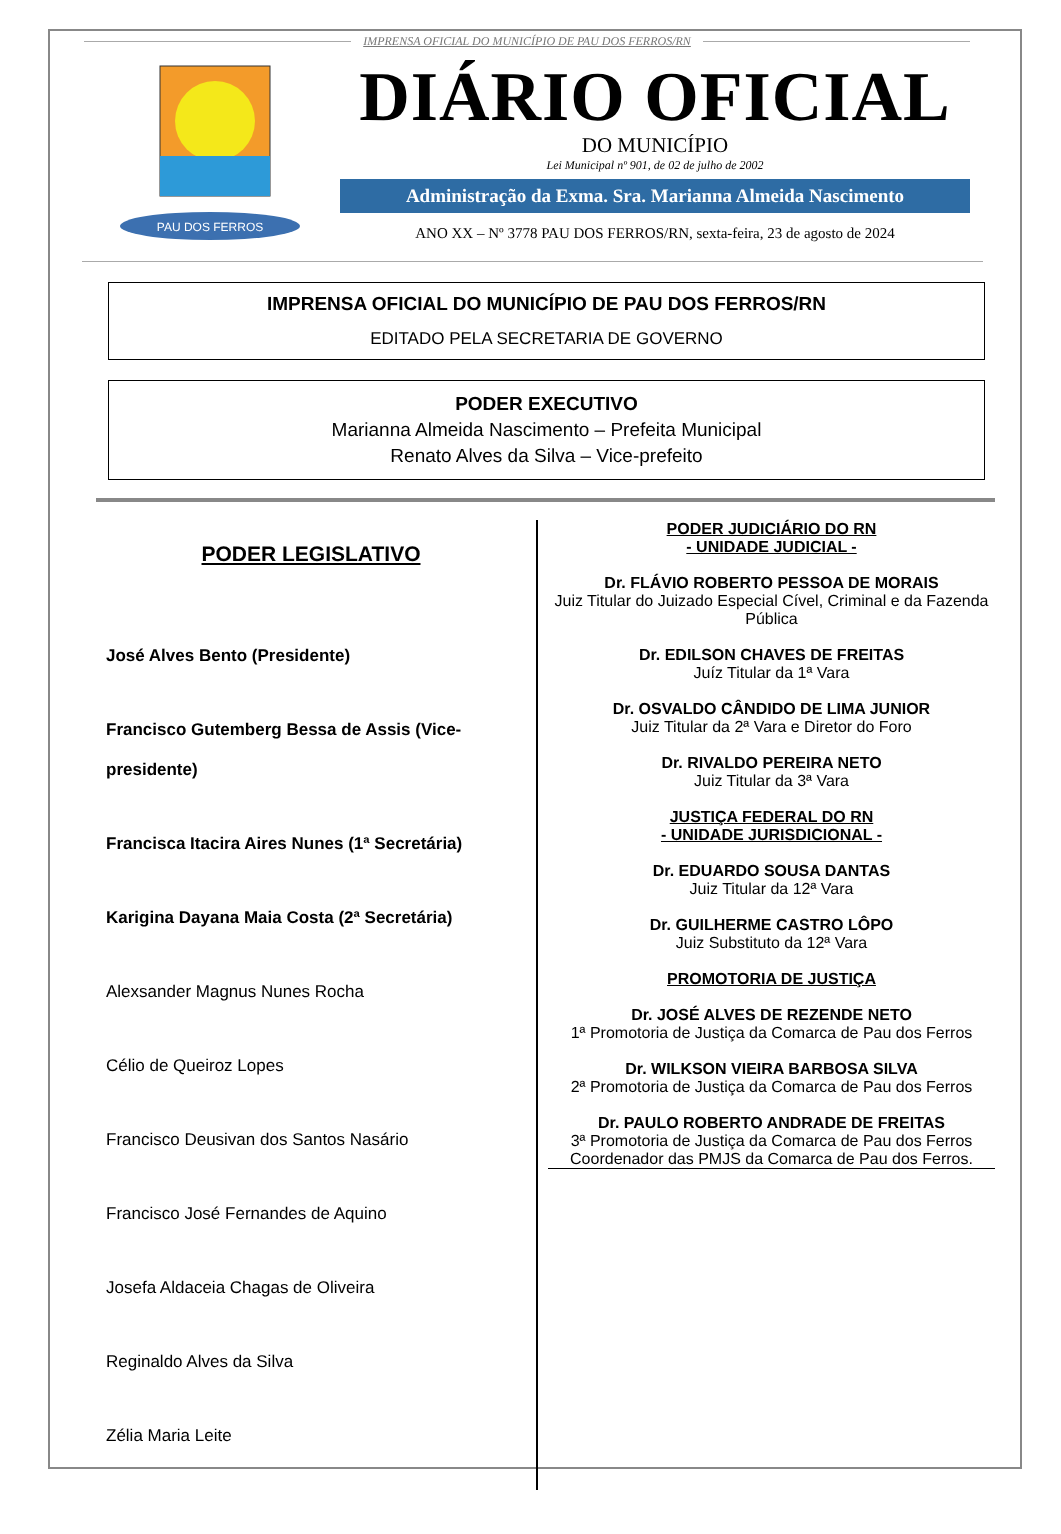IMPRENSA OFICIAL DO MUNICÍPIO DE PAU DOS FERROS/RN
PAU DOS FERROS
DIÁRIO OFICIAL
DO MUNICÍPIO
Lei Municipal nº 901, de 02 de julho de 2002
Administração da Exma. Sra. Marianna Almeida Nascimento
ANO XX – Nº 3778 PAU DOS FERROS/RN, sexta-feira, 23 de agosto de 2024
IMPRENSA OFICIAL DO MUNICÍPIO DE PAU DOS FERROS/RN
EDITADO PELA SECRETARIA DE GOVERNO
PODER EXECUTIVO
Marianna Almeida Nascimento – Prefeita Municipal
Renato Alves da Silva – Vice-prefeito
PODER LEGISLATIVO
José Alves Bento (Presidente)
Francisco Gutemberg Bessa de Assis (Vice-presidente)
Francisca Itacira Aires Nunes (1ª Secretária)
Karigina Dayana Maia Costa (2ª Secretária)
Alexsander Magnus Nunes Rocha
Célio de Queiroz Lopes
Francisco Deusivan dos Santos Nasário
Francisco José Fernandes de Aquino
Josefa Aldaceia Chagas de Oliveira
Reginaldo Alves da Silva
Zélia Maria Leite
PODER JUDICIÁRIO DO RN
- UNIDADE JUDICIAL -
Dr. FLÁVIO ROBERTO PESSOA DE MORAIS
Juiz Titular do Juizado Especial Cível, Criminal e da Fazenda Pública
Dr. EDILSON CHAVES DE FREITAS
Juíz Titular da 1ª Vara
Dr. OSVALDO CÂNDIDO DE LIMA JUNIOR
Juiz Titular da 2ª Vara e Diretor do Foro
Dr. RIVALDO PEREIRA NETO
Juiz Titular da 3ª Vara
JUSTIÇA FEDERAL DO RN
- UNIDADE JURISDICIONAL -
Dr. EDUARDO SOUSA DANTAS
Juiz Titular da 12ª Vara
Dr. GUILHERME CASTRO LÔPO
Juiz Substituto da 12ª Vara
PROMOTORIA DE JUSTIÇA
Dr. JOSÉ ALVES DE REZENDE NETO
1ª Promotoria de Justiça da Comarca de Pau dos Ferros
Dr. WILKSON VIEIRA BARBOSA SILVA
2ª Promotoria de Justiça da Comarca de Pau dos Ferros
Dr. PAULO ROBERTO ANDRADE DE FREITAS
3ª Promotoria de Justiça da Comarca de Pau dos Ferros
Coordenador das PMJS da Comarca de Pau dos Ferros.